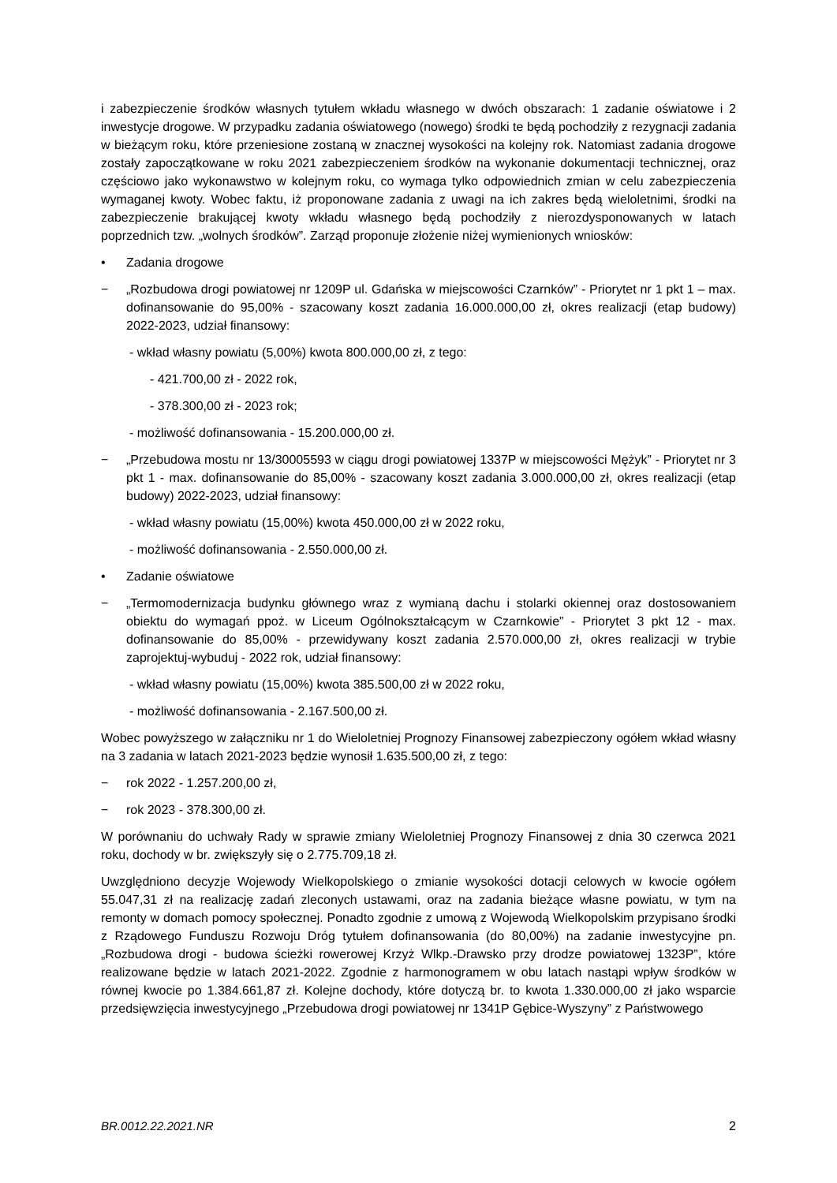i zabezpieczenie środków własnych tytułem wkładu własnego w dwóch obszarach: 1 zadanie oświatowe i 2 inwestycje drogowe. W przypadku zadania oświatowego (nowego) środki te będą pochodziły z rezygnacji zadania w bieżącym roku, które przeniesione zostaną w znacznej wysokości na kolejny rok. Natomiast zadania drogowe zostały zapoczątkowane w roku 2021 zabezpieczeniem środków na wykonanie dokumentacji technicznej, oraz częściowo jako wykonawstwo w kolejnym roku, co wymaga tylko odpowiednich zmian w celu zabezpieczenia wymaganej kwoty. Wobec faktu, iż proponowane zadania z uwagi na ich zakres będą wieloletnimi, środki na zabezpieczenie brakującej kwoty wkładu własnego będą pochodziły z nierozdysponowanych w latach poprzednich tzw. „wolnych środków”. Zarząd proponuje złożenie niżej wymienionych wniosków:
• Zadania drogowe
− „Rozbudowa drogi powiatowej nr 1209P ul. Gdańska w miejscowości Czarnków” - Priorytet nr 1 pkt 1 – max. dofinansowanie do 95,00% - szacowany koszt zadania 16.000.000,00 zł, okres realizacji (etap budowy) 2022-2023, udział finansowy:
- wkład własny powiatu (5,00%) kwota 800.000,00 zł, z tego:
- 421.700,00 zł - 2022 rok,
- 378.300,00 zł - 2023 rok;
- możliwość dofinansowania - 15.200.000,00 zł.
− „Przebudowa mostu nr 13/30005593 w ciągu drogi powiatowej 1337P w miejscowości Mężyk” - Priorytet nr 3 pkt 1 - max. dofinansowanie do 85,00% - szacowany koszt zadania 3.000.000,00 zł, okres realizacji (etap budowy) 2022-2023, udział finansowy:
- wkład własny powiatu (15,00%) kwota 450.000,00 zł w 2022 roku,
- możliwość dofinansowania - 2.550.000,00 zł.
• Zadanie oświatowe
− „Termomodernizacja budynku głównego wraz z wymianą dachu i stolarki okiennej oraz dostosowaniem obiektu do wymagań ppoż. w Liceum Ogólnokształcącym w Czarnkowie” - Priorytet 3 pkt 12 - max. dofinansowanie do 85,00% - przewidywany koszt zadania 2.570.000,00 zł, okres realizacji w trybie zaprojektuj-wybuduj - 2022 rok, udział finansowy:
- wkład własny powiatu (15,00%) kwota 385.500,00 zł w 2022 roku,
- możliwość dofinansowania - 2.167.500,00 zł.
Wobec powyższego w załączniku nr 1 do Wieloletniej Prognozy Finansowej zabezpieczony ogółem wkład własny na 3 zadania w latach 2021-2023 będzie wynosił 1.635.500,00 zł, z tego:
− rok 2022 - 1.257.200,00 zł,
− rok 2023 - 378.300,00 zł.
W porównaniu do uchwały Rady w sprawie zmiany Wieloletniej Prognozy Finansowej z dnia 30 czerwca 2021 roku, dochody w br. zwiększyły się o 2.775.709,18 zł.
Uwzględniono decyzje Wojewody Wielkopolskiego o zmianie wysokości dotacji celowych w kwocie ogółem 55.047,31 zł na realizację zadań zleconych ustawami, oraz na zadania bieżące własne powiatu, w tym na remonty w domach pomocy społecznej. Ponadto zgodnie z umową z Wojewodą Wielkopolskim przypisano środki z Rządowego Funduszu Rozwoju Dróg tytułem dofinansowania (do 80,00%) na zadanie inwestycyjne pn. „Rozbudowa drogi - budowa ścieżki rowerowej Krzyż Wlkp.-Drawsko przy drodze powiatowej 1323P”, które realizowane będzie w latach 2021-2022. Zgodnie z harmonogramem w obu latach nastąpi wpływ środków w równej kwocie po 1.384.661,87 zł. Kolejne dochody, które dotyczą br. to kwota 1.330.000,00 zł jako wsparcie przedsięwzięcia inwestycyjnego „Przebudowa drogi powiatowej nr 1341P Gębice-Wyszyny” z Państwowego
BR.0012.22.2021.NR 2